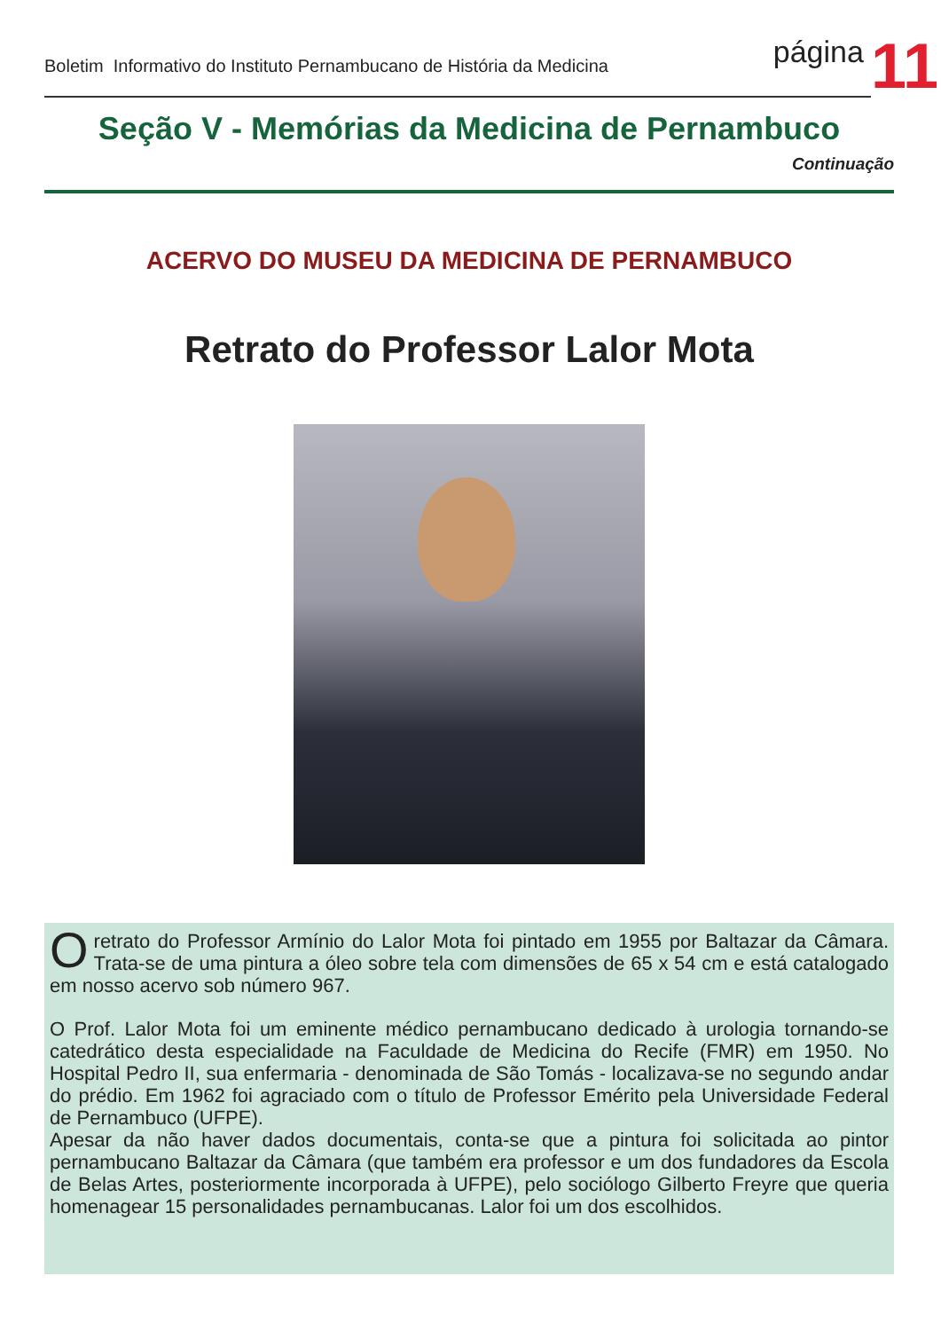Boletim Informativo do Instituto Pernambucano de História da Medicina
página
11
Seção V - Memórias da Medicina de Pernambuco
Continuação
ACERVO DO MUSEU DA MEDICINA DE PERNAMBUCO
Retrato do Professor Lalor Mota
O retrato do Professor Armínio do Lalor Mota foi pintado em 1955 por Baltazar da Câmara. Trata-se de uma pintura a óleo sobre tela com dimensões de 65 x 54 cm e está catalogado em nosso acervo sob número 967.
O Prof. Lalor Mota foi um eminente médico pernambucano dedicado à urologia tornando-se catedrático desta especialidade na Faculdade de Medicina do Recife (FMR) em 1950. No Hospital Pedro II, sua enfermaria - denominada de São Tomás - localizava-se no segundo andar do prédio. Em 1962 foi agraciado com o título de Professor Emérito pela Universidade Federal de Pernambuco (UFPE).
Apesar da não haver dados documentais, conta-se que a pintura foi solicitada ao pintor pernambucano Baltazar da Câmara (que também era professor e um dos fundadores da Escola de Belas Artes, posteriormente incorporada à UFPE), pelo sociólogo Gilberto Freyre que queria homenagear 15 personalidades pernambucanas. Lalor foi um dos escolhidos.